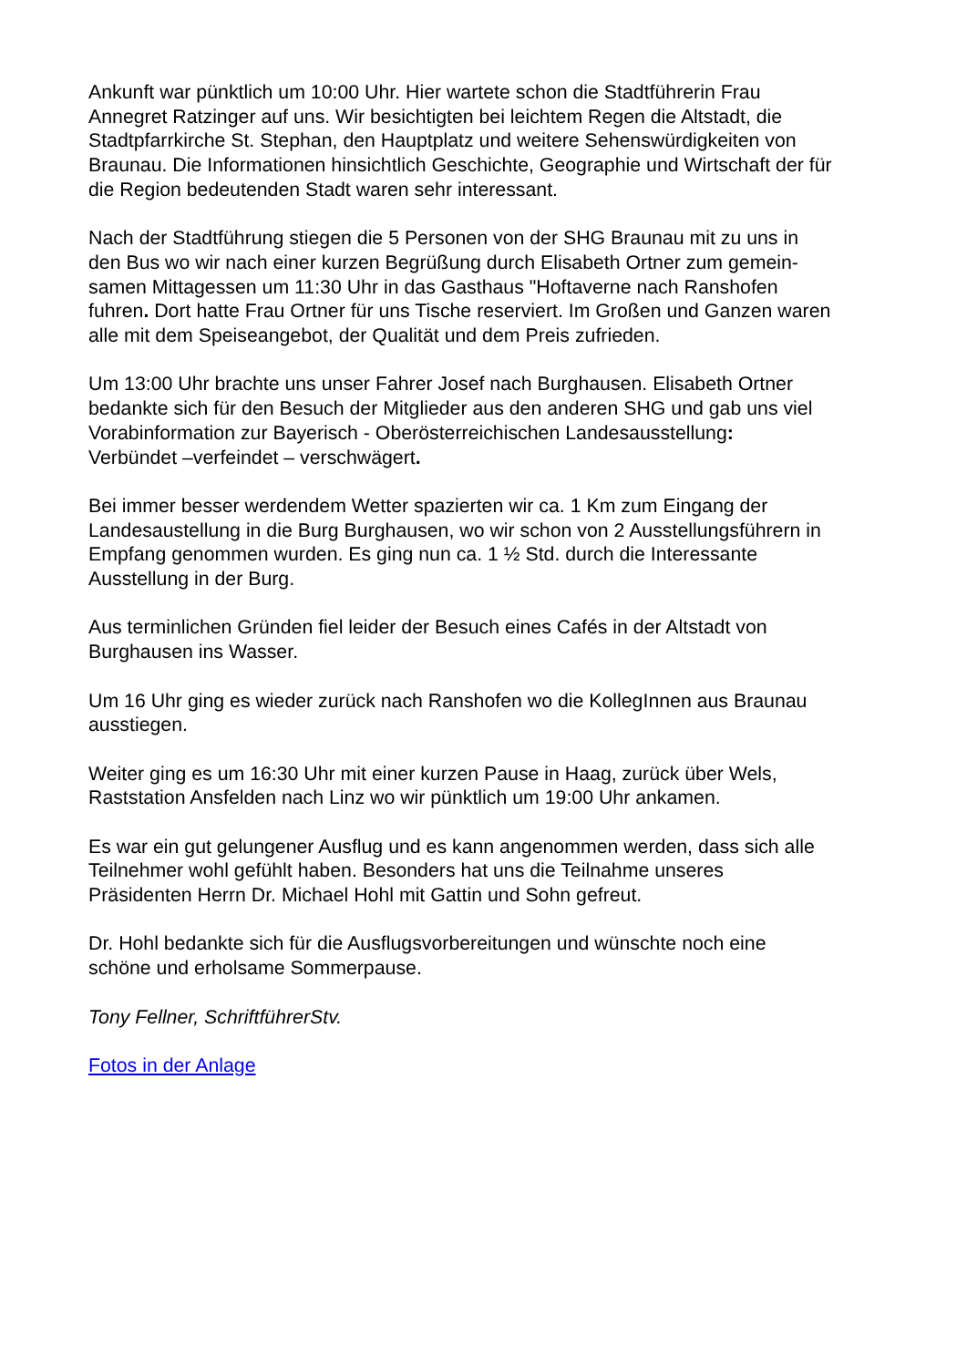Ankunft war pünktlich um 10:00 Uhr. Hier wartete schon die Stadtführerin Frau
Annegret Ratzinger auf uns. Wir besichtigten bei leichtem Regen die Altstadt, die
Stadtpfarrkirche St. Stephan, den Hauptplatz und weitere Sehenswürdigkeiten von
Braunau. Die Informationen hinsichtlich Geschichte, Geographie und Wirtschaft der für
die Region bedeutenden Stadt waren sehr interessant.
Nach der Stadtführung stiegen die 5 Personen von der SHG Braunau mit zu uns in
den Bus wo wir nach einer kurzen Begrüßung durch Elisabeth Ortner zum gemein-
samen Mittagessen um 11:30 Uhr in das Gasthaus "Hoftaverne nach Ranshofen
fuhren. Dort hatte Frau Ortner für uns Tische reserviert. Im Großen und Ganzen waren
alle mit dem Speiseangebot, der Qualität und dem Preis zufrieden.
Um 13:00 Uhr brachte uns unser Fahrer Josef nach Burghausen. Elisabeth Ortner
bedankte sich für den Besuch der Mitglieder aus den anderen SHG und gab uns viel
Vorabinformation zur Bayerisch - Oberösterreichischen Landesausstellung:
Verbündet –verfeindet – verschwägert.
Bei immer besser werdendem Wetter spazierten wir ca. 1 Km zum Eingang der
Landesaustellung in die Burg Burghausen, wo wir schon von 2 Ausstellungsführern in
Empfang genommen wurden. Es ging nun ca. 1 ½ Std. durch die Interessante
Ausstellung in der Burg.
Aus terminlichen Gründen fiel leider der Besuch eines Cafés in der Altstadt von
Burghausen ins Wasser.
Um 16 Uhr ging es wieder zurück nach Ranshofen wo die KollegInnen aus Braunau
ausstiegen.
Weiter ging es um 16:30 Uhr mit einer kurzen Pause in Haag, zurück über Wels,
Raststation Ansfelden nach Linz wo wir pünktlich um 19:00 Uhr ankamen.
Es war ein gut gelungener Ausflug und es kann angenommen werden, dass sich alle
Teilnehmer wohl gefühlt haben. Besonders hat uns die Teilnahme unseres
Präsidenten Herrn Dr. Michael Hohl mit Gattin und Sohn gefreut.
Dr. Hohl bedankte sich für die Ausflugsvorbereitungen und wünschte noch eine
schöne und erholsame Sommerpause.
Tony Fellner, SchriftführerStv.
Fotos in der Anlage